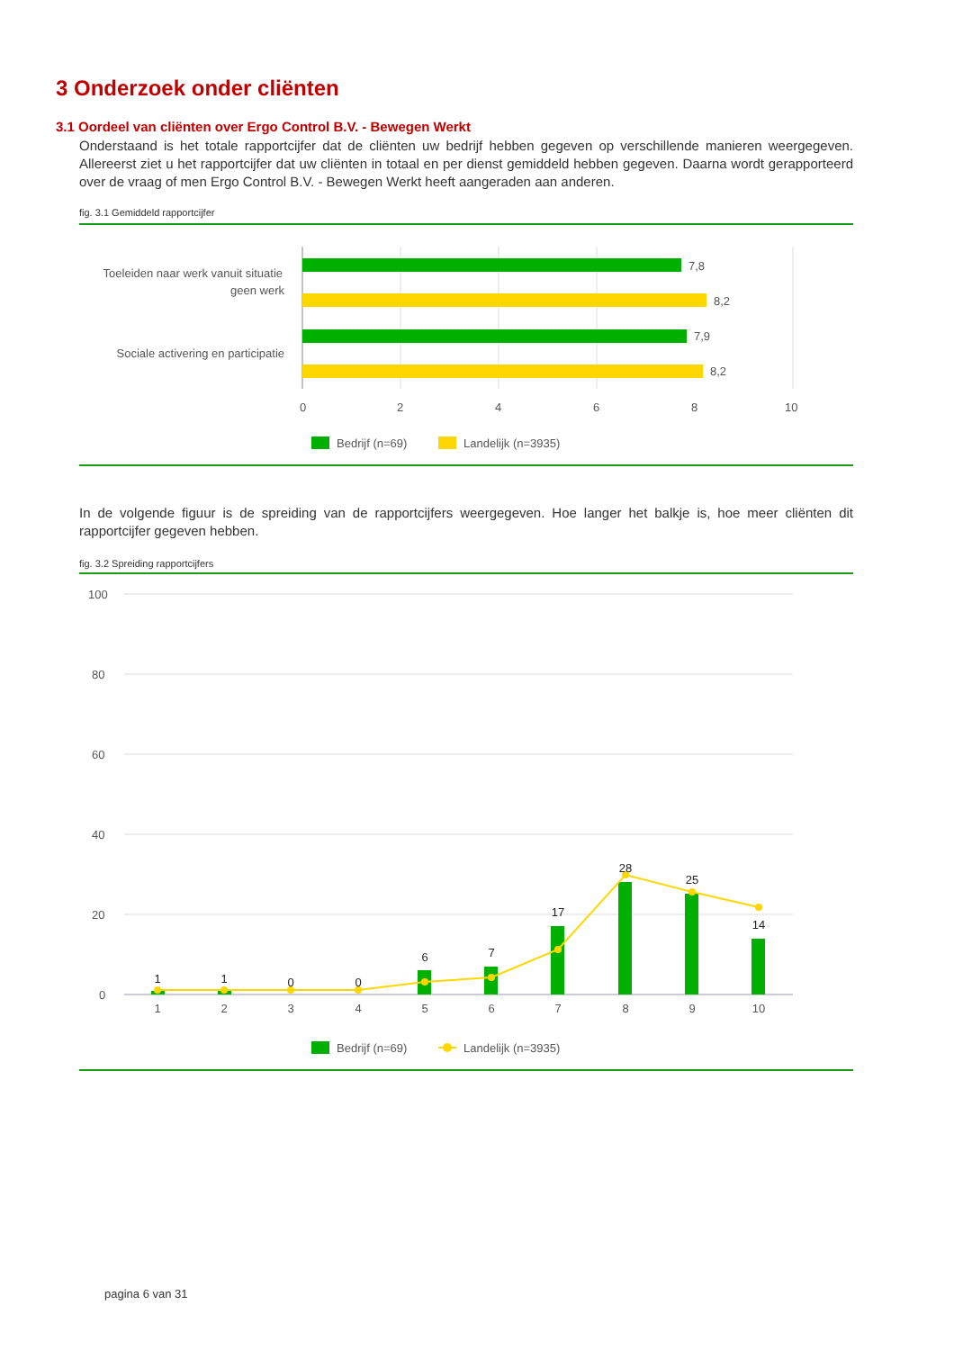3 Onderzoek onder cliënten
3.1 Oordeel van cliënten over Ergo Control B.V. - Bewegen Werkt
Onderstaand is het totale rapportcijfer dat de cliënten uw bedrijf hebben gegeven op verschillende manieren weergegeven. Allereerst ziet u het rapportcijfer dat uw cliënten in totaal en per dienst gemiddeld hebben gegeven. Daarna wordt gerapporteerd over de vraag of men Ergo Control B.V. - Bewegen Werkt heeft aangeraden aan anderen.
fig. 3.1 Gemiddeld rapportcijfer
7,8
8,2
7,9
8,2
Toeleiden naar werk vanuit situatie
geen werk
Sociale activering en participatie
0
2
4
6
8
10
Bedrijf (n=69)
Landelijk (n=3935)
In de volgende figuur is de spreiding van de rapportcijfers weergegeven. Hoe langer het balkje is, hoe meer cliënten dit rapportcijfer gegeven hebben.
fig. 3.2 Spreiding rapportcijfers
100
80
60
40
20
0
1
1
0
0
6
7
17
28
25
14
1
2
3
4
5
6
7
8
9
10
Bedrijf (n=69)
Landelijk (n=3935)
pagina 6 van 31